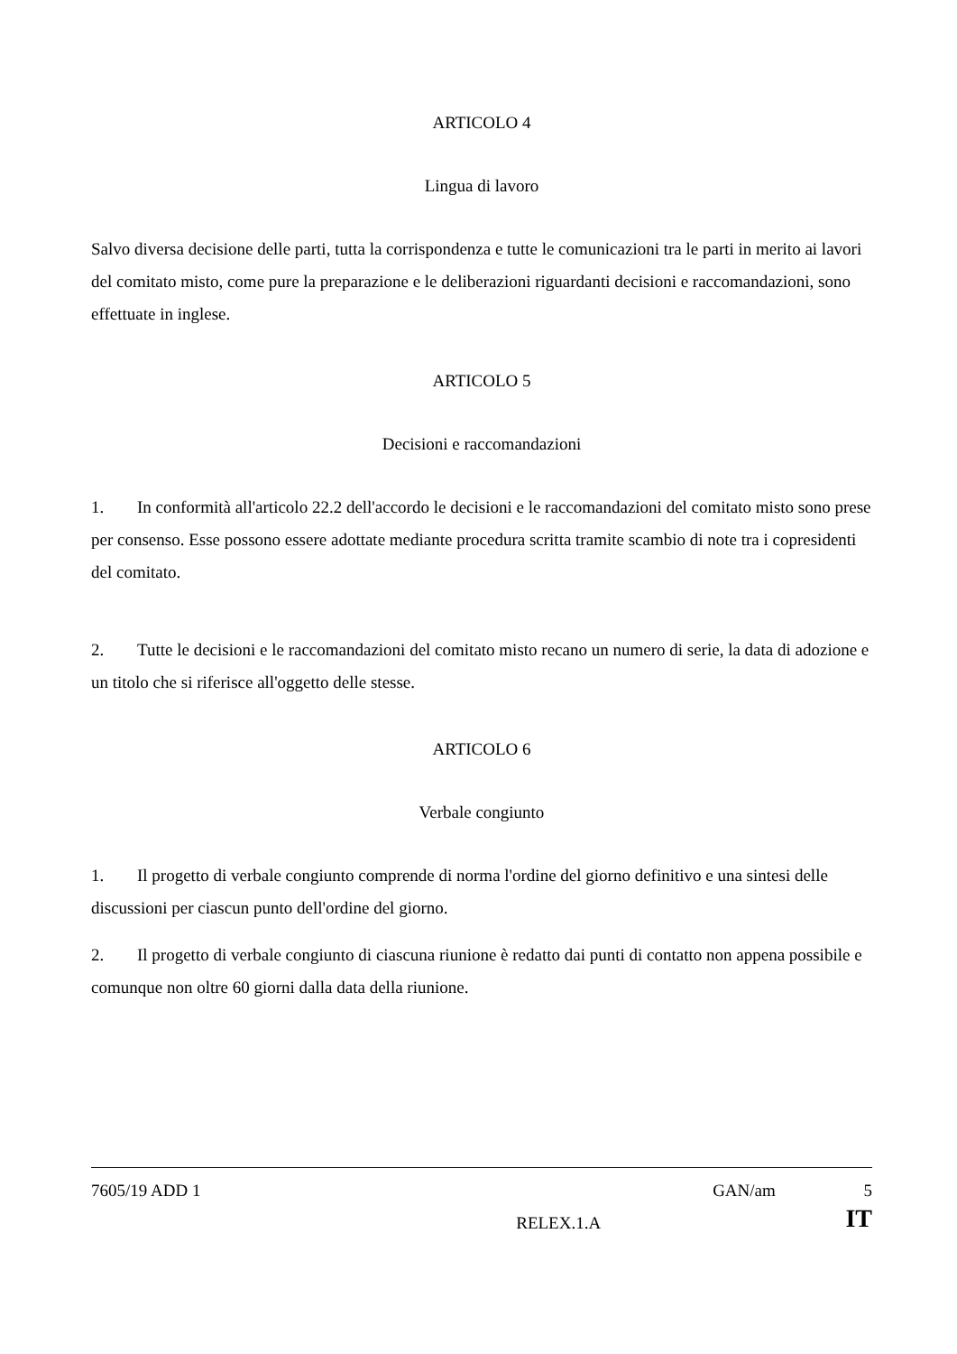ARTICOLO 4
Lingua di lavoro
Salvo diversa decisione delle parti, tutta la corrispondenza e tutte le comunicazioni tra le parti in merito ai lavori del comitato misto, come pure la preparazione e le deliberazioni riguardanti decisioni e raccomandazioni, sono effettuate in inglese.
ARTICOLO 5
Decisioni e raccomandazioni
1. In conformità all'articolo 22.2 dell'accordo le decisioni e le raccomandazioni del comitato misto sono prese per consenso. Esse possono essere adottate mediante procedura scritta tramite scambio di note tra i copresidenti del comitato.
2. Tutte le decisioni e le raccomandazioni del comitato misto recano un numero di serie, la data di adozione e un titolo che si riferisce all'oggetto delle stesse.
ARTICOLO 6
Verbale congiunto
1. Il progetto di verbale congiunto comprende di norma l'ordine del giorno definitivo e una sintesi delle discussioni per ciascun punto dell'ordine del giorno.
2. Il progetto di verbale congiunto di ciascuna riunione è redatto dai punti di contatto non appena possibile e comunque non oltre 60 giorni dalla data della riunione.
7605/19 ADD 1 GAN/am 5
RELEX.1.A IT